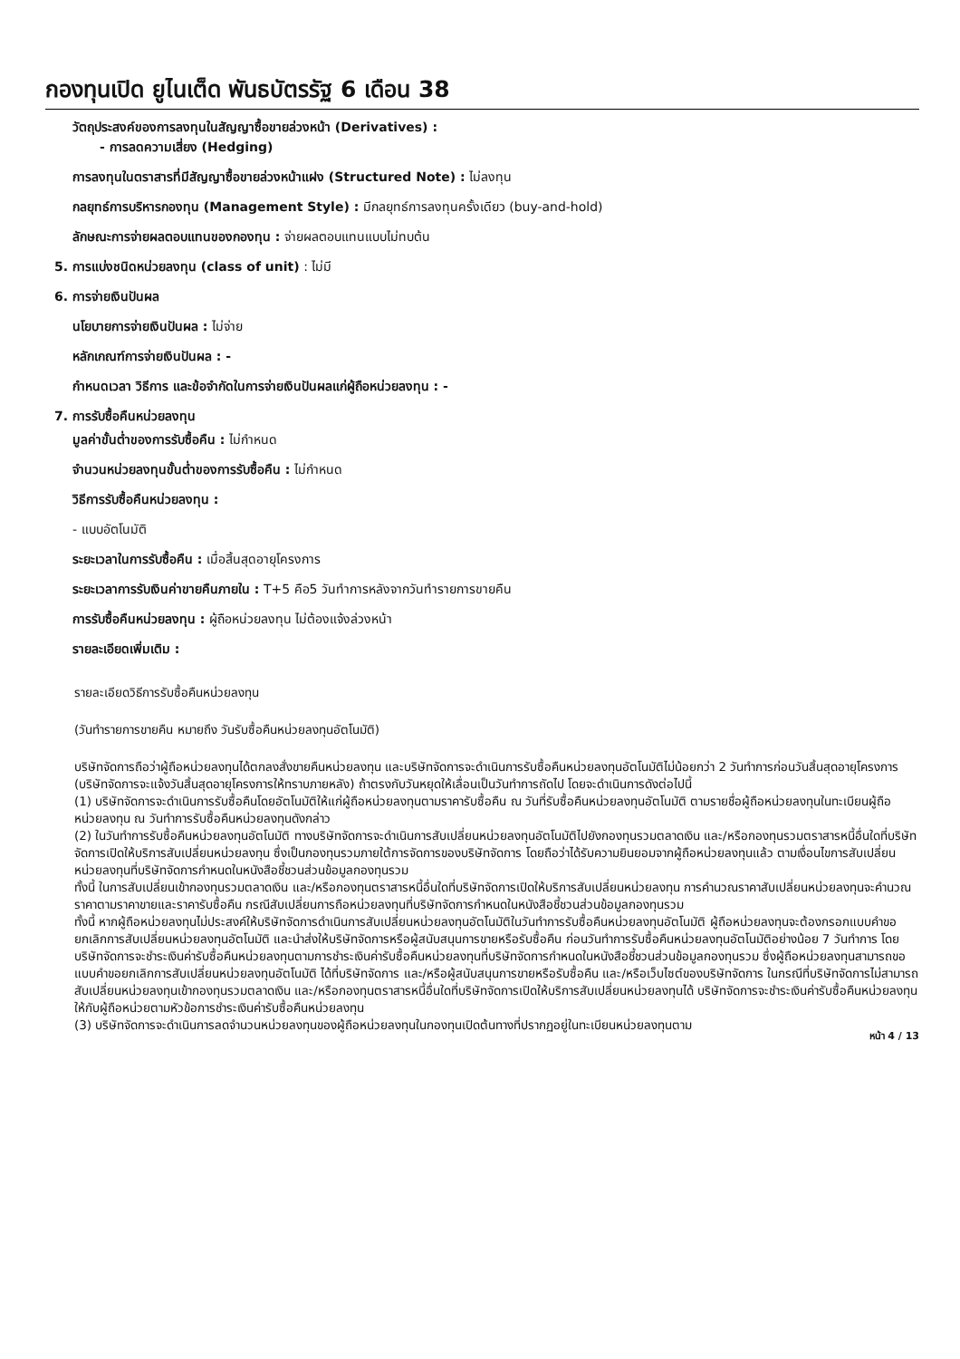กองทุนเปิด ยูไนเต็ด พันธบัตรรัฐ 6 เดือน 38
วัตถุประสงค์ของการลงทุนในสัญญาซื้อขายล่วงหน้า (Derivatives) :
- การลดความเสี่ยง (Hedging)
การลงทุนในตราสารที่มีสัญญาซื้อขายล่วงหน้าแฝง (Structured Note) : ไม่ลงทุน
กลยุทธ์การบริหารกองทุน (Management Style) : มีกลยุทธ์การลงทุนครั้งเดียว (buy-and-hold)
ลักษณะการจ่ายผลตอบแทนของกองทุน : จ่ายผลตอบแทนแบบไม่ทบต้น
5. การแบ่งชนิดหน่วยลงทุน (class of unit) : ไม่มี
6. การจ่ายเงินปันผล
นโยบายการจ่ายเงินปันผล : ไม่จ่าย
หลักเกณฑ์การจ่ายเงินปันผล : -
กำหนดเวลา วิธีการ และข้อจำกัดในการจ่ายเงินปันผลแก่ผู้ถือหน่วยลงทุน : -
7. การรับซื้อคืนหน่วยลงทุน
มูลค่าขั้นต่ำของการรับซื้อคืน : ไม่กำหนด
จำนวนหน่วยลงทุนขั้นต่ำของการรับซื้อคืน : ไม่กำหนด
วิธีการรับซื้อคืนหน่วยลงทุน :
- แบบอัตโนมัติ
ระยะเวลาในการรับซื้อคืน : เมื่อสิ้นสุดอายุโครงการ
ระยะเวลาการรับเงินค่าขายคืนภายใน : T+5 คือ5 วันทำการหลังจากวันทำรายการขายคืน
การรับซื้อคืนหน่วยลงทุน : ผู้ถือหน่วยลงทุน ไม่ต้องแจ้งล่วงหน้า
รายละเอียดเพิ่มเติม :
รายละเอียดวิธีการรับซื้อคืนหน่วยลงทุน
(วันทำรายการขายคืน หมายถึง วันรับซื้อคืนหน่วยลงทุนอัตโนมัติ)
บริษัทจัดการถือว่าผู้ถือหน่วยลงทุนได้ตกลงสั่งขายคืนหน่วยลงทุน และบริษัทจัดการจะดำเนินการรับซื้อคืนหน่วยลงทุนอัตโนมัติไม่น้อยกว่า 2 วันทำการก่อนวันสิ้นสุดอายุโครงการ (บริษัทจัดการจะแจ้งวันสิ้นสุดอายุโครงการให้ทราบภายหลัง) ถ้าตรงกับวันหยุดให้เลื่อนเป็นวันทำการถัดไป โดยจะดำเนินการดังต่อไปนี้
(1) บริษัทจัดการจะดำเนินการรับซื้อคืนโดยอัตโนมัติให้แก่ผู้ถือหน่วยลงทุนตามราคารับซื้อคืน ณ วันที่รับซื้อคืนหน่วยลงทุนอัตโนมัติ ตามรายชื่อผู้ถือหน่วยลงทุนในทะเบียนผู้ถือหน่วยลงทุน ณ วันทำการรับซื้อคืนหน่วยลงทุนดังกล่าว
(2) ในวันทำการรับซื้อคืนหน่วยลงทุนอัตโนมัติ ทางบริษัทจัดการจะดำเนินการสับเปลี่ยนหน่วยลงทุนอัตโนมัติไปยังกองทุนรวมตลาดเงิน และ/หรือกองทุนรวมตราสารหนี้อื่นใดที่บริษัทจัดการเปิดให้บริการสับเปลี่ยนหน่วยลงทุน ซึ่งเป็นกองทุนรวมภายใต้การจัดการของบริษัทจัดการ โดยถือว่าได้รับความยินยอมจากผู้ถือหน่วยลงทุนแล้ว ตามเงื่อนไขการสับเปลี่ยนหน่วยลงทุนที่บริษัทจัดการกำหนดในหนังสือชี้ชวนส่วนข้อมูลกองทุนรวม
ทั้งนี้ ในการสับเปลี่ยนเข้ากองทุนรวมตลาดเงิน และ/หรือกองทุนตราสารหนี้อื่นใดที่บริษัทจัดการเปิดให้บริการสับเปลี่ยนหน่วยลงทุน การคำนวณราคาสับเปลี่ยนหน่วยลงทุนจะคำนวณราคาตามราคาขายและราคารับซื้อคืน กรณีสับเปลี่ยนการถือหน่วยลงทุนที่บริษัทจัดการกำหนดในหนังสือชี้ชวนส่วนข้อมูลกองทุนรวม
ทั้งนี้ หากผู้ถือหน่วยลงทุนไม่ประสงค์ให้บริษัทจัดการดำเนินการสับเปลี่ยนหน่วยลงทุนอัตโนมัติในวันทำการรับซื้อคืนหน่วยลงทุนอัตโนมัติ ผู้ถือหน่วยลงทุนจะต้องกรอกแบบคำขอยกเลิกการสับเปลี่ยนหน่วยลงทุนอัตโนมัติ และนำส่งให้บริษัทจัดการหรือผู้สนับสนุนการขายหรือรับซื้อคืน ก่อนวันทำการรับซื้อคืนหน่วยลงทุนอัตโนมัติอย่างน้อย 7 วันทำการ โดยบริษัทจัดการจะชำระเงินค่ารับซื้อคืนหน่วยลงทุนตามการชำระเงินค่ารับซื้อคืนหน่วยลงทุนที่บริษัทจัดการกำหนดในหนังสือชี้ชวนส่วนข้อมูลกองทุนรวม ซึ่งผู้ถือหน่วยลงทุนสามารถขอแบบคำขอยกเลิกการสับเปลี่ยนหน่วยลงทุนอัตโนมัติ ได้ที่บริษัทจัดการ และ/หรือผู้สนับสนุนการขายหรือรับซื้อคืน และ/หรือเว็บไซต์ของบริษัทจัดการ ในกรณีที่บริษัทจัดการไม่สามารถสับเปลี่ยนหน่วยลงทุนเข้ากองทุนรวมตลาดเงิน และ/หรือกองทุนตราสารหนี้อื่นใดที่บริษัทจัดการเปิดให้บริการสับเปลี่ยนหน่วยลงทุนได้ บริษัทจัดการจะชำระเงินค่ารับซื้อคืนหน่วยลงทุนให้กับผู้ถือหน่วยตามหัวข้อการชำระเงินค่ารับซื้อคืนหน่วยลงทุน
(3) บริษัทจัดการจะดำเนินการลดจำนวนหน่วยลงทุนของผู้ถือหน่วยลงทุนในกองทุนเปิดต้นทางที่ปรากฏอยู่ในทะเบียนหน่วยลงทุนตาม
หน้า 4 / 13